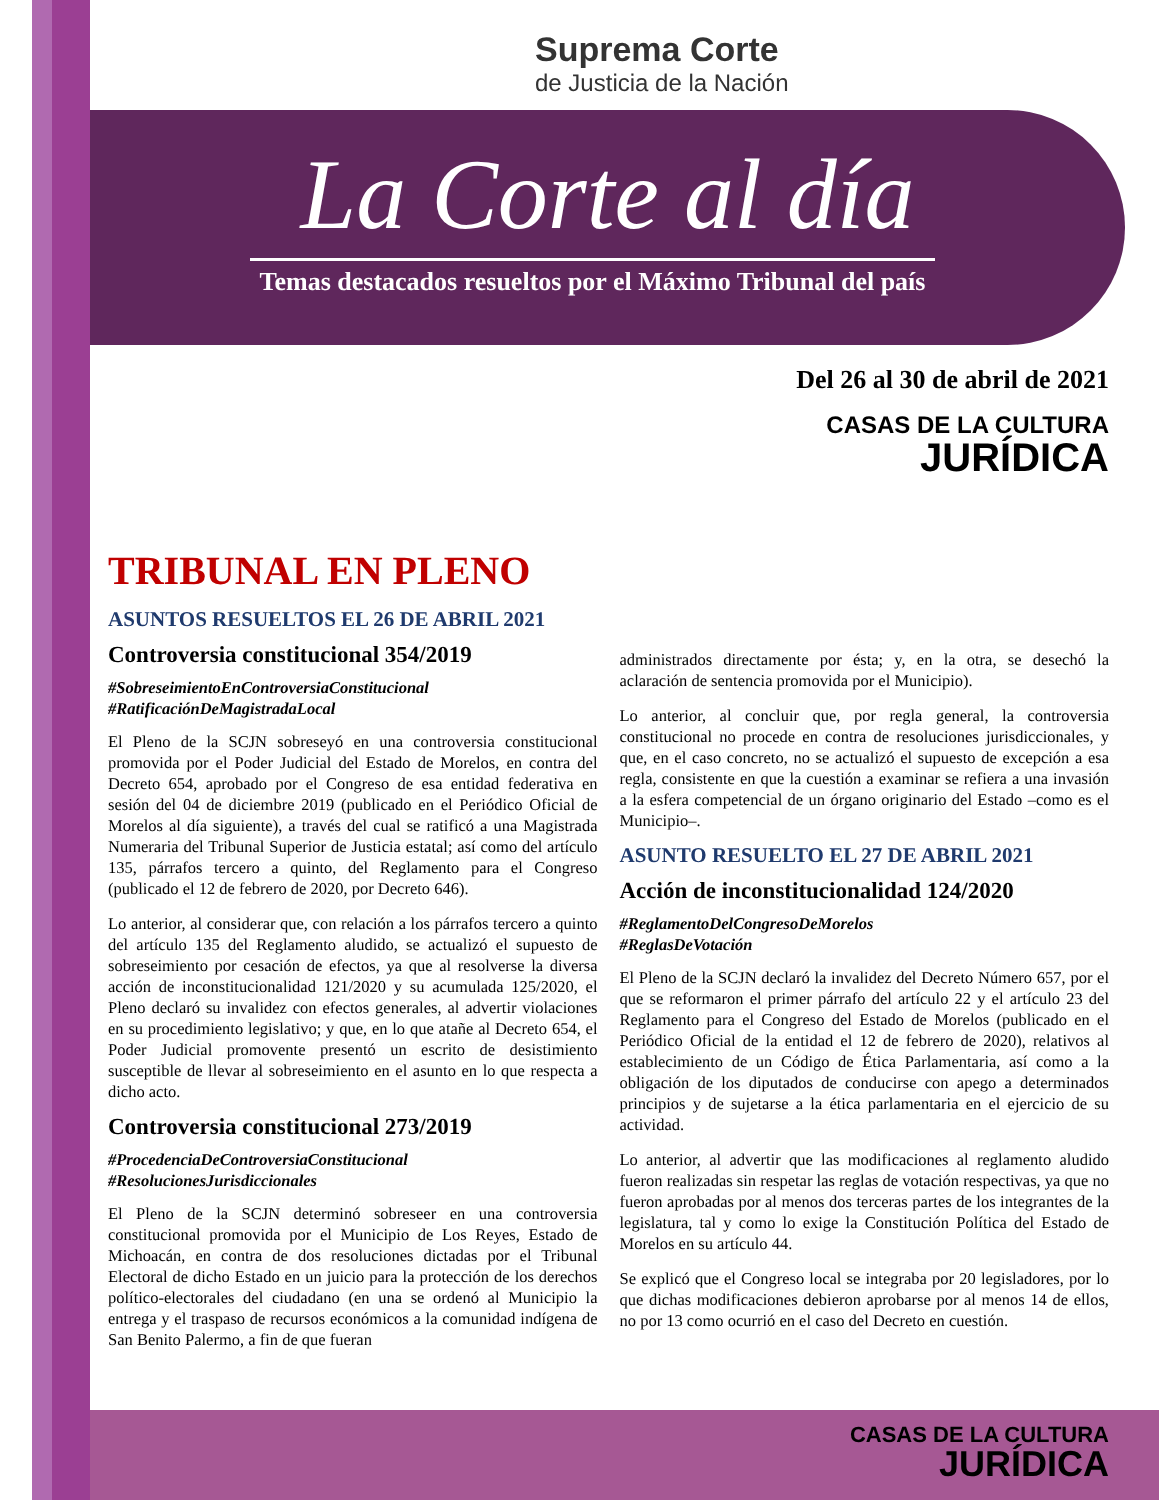Suprema Corte
de Justicia de la Nación
La Corte al día
Temas destacados resueltos por el Máximo Tribunal del país
Del 26 al 30 de abril de 2021
CASAS DE LA CULTURA
JURÍDICA
TRIBUNAL EN PLENO
ASUNTOS RESUELTOS EL 26 DE ABRIL 2021
Controversia constitucional 354/2019
#SobreseimientoEnControversiaConstitucional
#RatificaciónDeMagistradaLocal
El Pleno de la SCJN sobreseyó en una controversia constitucional promovida por el Poder Judicial del Estado de Morelos, en contra del Decreto 654, aprobado por el Congreso de esa entidad federativa en sesión del 04 de diciembre 2019 (publicado en el Periódico Oficial de Morelos al día siguiente), a través del cual se ratificó a una Magistrada Numeraria del Tribunal Superior de Justicia estatal; así como del artículo 135, párrafos tercero a quinto, del Reglamento para el Congreso (publicado el 12 de febrero de 2020, por Decreto 646).
Lo anterior, al considerar que, con relación a los párrafos tercero a quinto del artículo 135 del Reglamento aludido, se actualizó el supuesto de sobreseimiento por cesación de efectos, ya que al resolverse la diversa acción de inconstitucionalidad 121/2020 y su acumulada 125/2020, el Pleno declaró su invalidez con efectos generales, al advertir violaciones en su procedimiento legislativo; y que, en lo que atañe al Decreto 654, el Poder Judicial promovente presentó un escrito de desistimiento susceptible de llevar al sobreseimiento en el asunto en lo que respecta a dicho acto.
Controversia constitucional 273/2019
#ProcedenciaDeControversiaConstitucional
#ResolucionesJurisdiccionales
El Pleno de la SCJN determinó sobreseer en una controversia constitucional promovida por el Municipio de Los Reyes, Estado de Michoacán, en contra de dos resoluciones dictadas por el Tribunal Electoral de dicho Estado en un juicio para la protección de los derechos político-electorales del ciudadano (en una se ordenó al Municipio la entrega y el traspaso de recursos económicos a la comunidad indígena de San Benito Palermo, a fin de que fueran
administrados directamente por ésta; y, en la otra, se desechó la aclaración de sentencia promovida por el Municipio).
Lo anterior, al concluir que, por regla general, la controversia constitucional no procede en contra de resoluciones jurisdiccionales, y que, en el caso concreto, no se actualizó el supuesto de excepción a esa regla, consistente en que la cuestión a examinar se refiera a una invasión a la esfera competencial de un órgano originario del Estado –como es el Municipio–.
ASUNTO RESUELTO EL 27 DE ABRIL 2021
Acción de inconstitucionalidad 124/2020
#ReglamentoDelCongresoDeMorelos
#ReglasDeVotación
El Pleno de la SCJN declaró la invalidez del Decreto Número 657, por el que se reformaron el primer párrafo del artículo 22 y el artículo 23 del Reglamento para el Congreso del Estado de Morelos (publicado en el Periódico Oficial de la entidad el 12 de febrero de 2020), relativos al establecimiento de un Código de Ética Parlamentaria, así como a la obligación de los diputados de conducirse con apego a determinados principios y de sujetarse a la ética parlamentaria en el ejercicio de su actividad.
Lo anterior, al advertir que las modificaciones al reglamento aludido fueron realizadas sin respetar las reglas de votación respectivas, ya que no fueron aprobadas por al menos dos terceras partes de los integrantes de la legislatura, tal y como lo exige la Constitución Política del Estado de Morelos en su artículo 44.
Se explicó que el Congreso local se integraba por 20 legisladores, por lo que dichas modificaciones debieron aprobarse por al menos 14 de ellos, no por 13 como ocurrió en el caso del Decreto en cuestión.
CASAS DE LA CULTURA
JURÍDICA